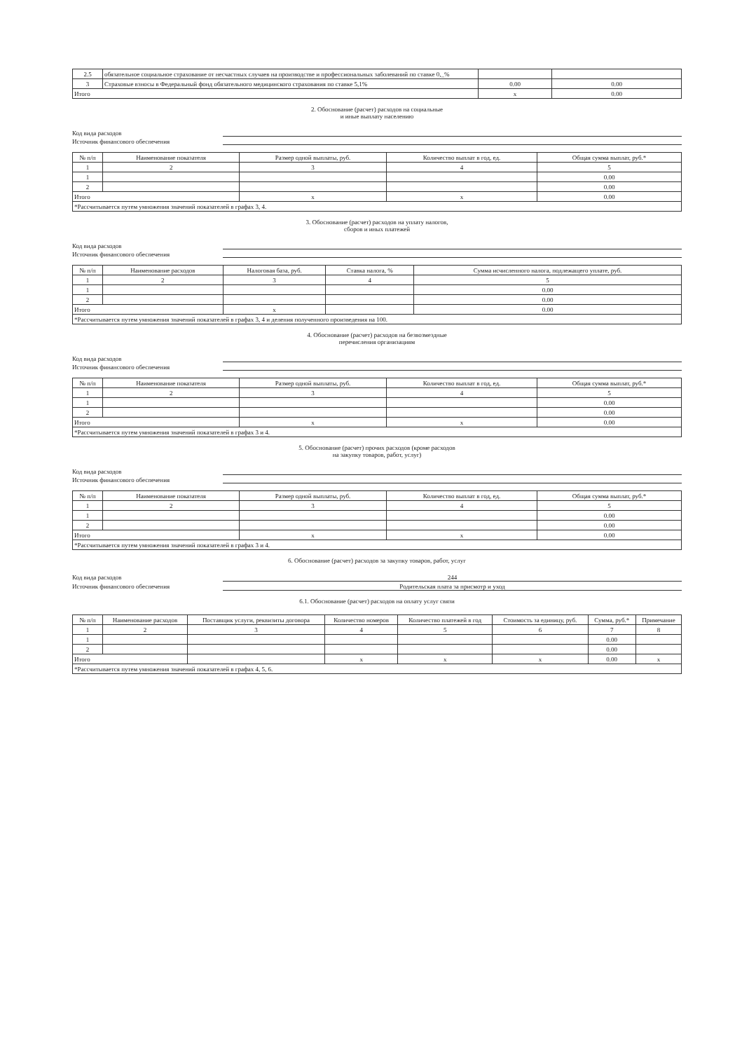| 2.5 | обязательное социальное страхование от несчастных случаев на производстве и профессиональных заболеваний по ставке 0,_% | | |
| 3 | Страховые взносы в Федеральный фонд обязательного медицинского страхования по ставке 5,1% | 0.00 | 0.00 |
| Итого | | x | 0.00 |
2. Обоснование (расчет) расходов на социальные
и иные выплату населению
Код вида расходов
Источник финансового обеспечения
| № п/п | Наименование показателя | Размер одной выплаты, руб. | Количество выплат в год, ед. | Общая сумма выплат, руб.* |
| --- | --- | --- | --- | --- |
| 1 | 2 | 3 | 4 | 5 |
| 1 | | | | 0.00 |
| 2 | | | | 0.00 |
| Итого | | x | x | 0.00 |
| *Рассчитывается путем умножения значений показателей в графах 3, 4. | | | | |
3. Обоснование (расчет) расходов на уплату налогов,
сборов и иных платежей
Код вида расходов
Источник финансового обеспечения
| № п/п | Наименование расходов | Налоговая база, руб. | Ставка налога, % | Сумма исчисленного налога, подлежащего уплате, руб. |
| --- | --- | --- | --- | --- |
| 1 | 2 | 3 | 4 | 5 |
| 1 | | | | 0.00 |
| 2 | | | | 0.00 |
| Итого | | x | | 0.00 |
| *Рассчитывается путем умножения значений показателей в графах 3, 4 и деления полученного произведения на 100. | | | | |
4. Обоснование (расчет) расходов на безвозмездные
перечисления организациям
Код вида расходов
Источник финансового обеспечения
| № п/п | Наименование показателя | Размер одной выплаты, руб. | Количество выплат в год, ед. | Общая сумма выплат, руб.* |
| --- | --- | --- | --- | --- |
| 1 | 2 | 3 | 4 | 5 |
| 1 | | | | 0.00 |
| 2 | | | | 0.00 |
| Итого | | x | x | 0.00 |
| *Рассчитывается путем умножения значений показателей в графах 3 и 4. | | | | |
5. Обоснование (расчет) прочих расходов (кроме расходов
на закупку товаров, работ, услуг)
Код вида расходов
Источник финансового обеспечения
| № п/п | Наименование показателя | Размер одной выплаты, руб. | Количество выплат в год, ед. | Общая сумма выплат, руб.* |
| --- | --- | --- | --- | --- |
| 1 | 2 | 3 | 4 | 5 |
| 1 | | | | 0.00 |
| 2 | | | | 0.00 |
| Итого | | x | x | 0.00 |
| *Рассчитывается путем умножения значений показателей в графах 3 и 4. | | | | |
6. Обоснование (расчет) расходов за закупку товаров, работ, услуг
Код вида расходов 244
Источник финансового обеспечения Родительская плата за присмотр и уход
6.1. Обоснование (расчет) расходов на оплату услуг связи
| № п/п | Наименование расходов | Поставщик услуги, реквизиты договора | Количество номеров | Количество платежей в год | Стоимость за единицу, руб. | Сумма, руб.* | Примечание |
| --- | --- | --- | --- | --- | --- | --- | --- |
| 1 | 2 | 3 | 4 | 5 | 6 | 7 | 8 |
| 1 | | | | | | 0.00 | |
| 2 | | | | | | 0.00 | |
| Итого | | | x | x | x | 0.00 | x |
| *Рассчитывается путем умножения значений показателей в графах 4, 5, 6. | | | | | | | |